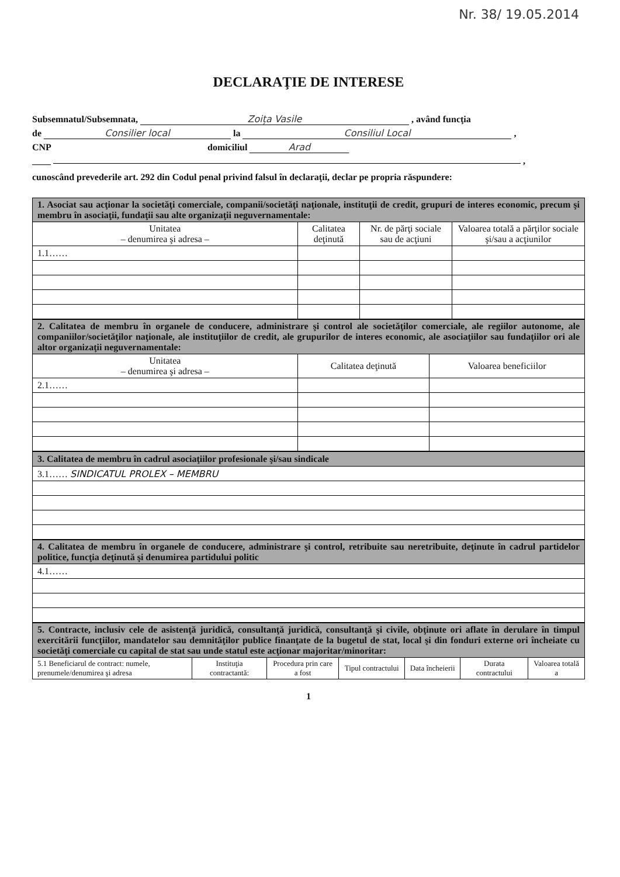Nr. 38/ 19.05.2014
DECLARAŢIE DE INTERESE
Subsemnatul/Subsemnata, Zoița Vasile , având funcţia
de Consilier local la Consiliul Local ,
CNP domiciliul Arad
____ ,
cunoscând prevederile art. 292 din Codul penal privind falsul în declaraţii, declar pe propria răspundere:
| 1. Asociat sau acţionar la societăţi comerciale, companii/societăţi naţionale, instituţii de credit, grupuri de interes economic, precum şi membru în asociaţii, fundaţii sau alte organizaţii neguvernamentale: | | | |
| Unitatea – denumirea şi adresa – | Calitatea deţinută | Nr. de părţi sociale sau de acţiuni | Valoarea totală a părţilor sociale şi/sau a acţiunilor |
| 1.1…… | | | |
| 2. Calitatea de membru în organele de conducere, administrare şi control ale societăţilor comerciale, ale regiilor autonome, ale companiilor/societăţilor naţionale, ale instituţiilor de credit, ale grupurilor de interes economic, ale asociaţiilor sau fundaţiilor ori ale altor organizaţii neguvernamentale: | | |
| Unitatea – denumirea şi adresa – | Calitatea deţinută | Valoarea beneficiilor |
| 2.1…… | | |
| 3. Calitatea de membru în cadrul asociaţiilor profesionale şi/sau sindicale |
| 3.1…… SINDICATUL PROLEX – MEMBRU |
| 4. Calitatea de membru în organele de conducere, administrare şi control, retribuite sau neretribuite, deţinute în cadrul partidelor politice, funcţia deţinută şi denumirea partidului politic |
| 4.1…… |
| 5. Contracte, inclusiv cele de asistenţă juridică, consultanţă juridică, consultanţă şi civile, obţinute ori aflate în derulare în timpul exercitării funcţiilor, mandatelor sau demnităţilor publice finanţate de la bugetul de stat, local şi din fonduri externe ori încheiate cu societăţi comerciale cu capital de stat sau unde statul este acţionar majoritar/minoritar: | | | | | | |
| 5.1 Beneficiarul de contract: numele, prenumele/denumirea şi adresa | Instituţia contractantă: | Procedura prin care a fost | Tipul contractului | Data încheierii | Durata contractului | Valoarea totală a |
1